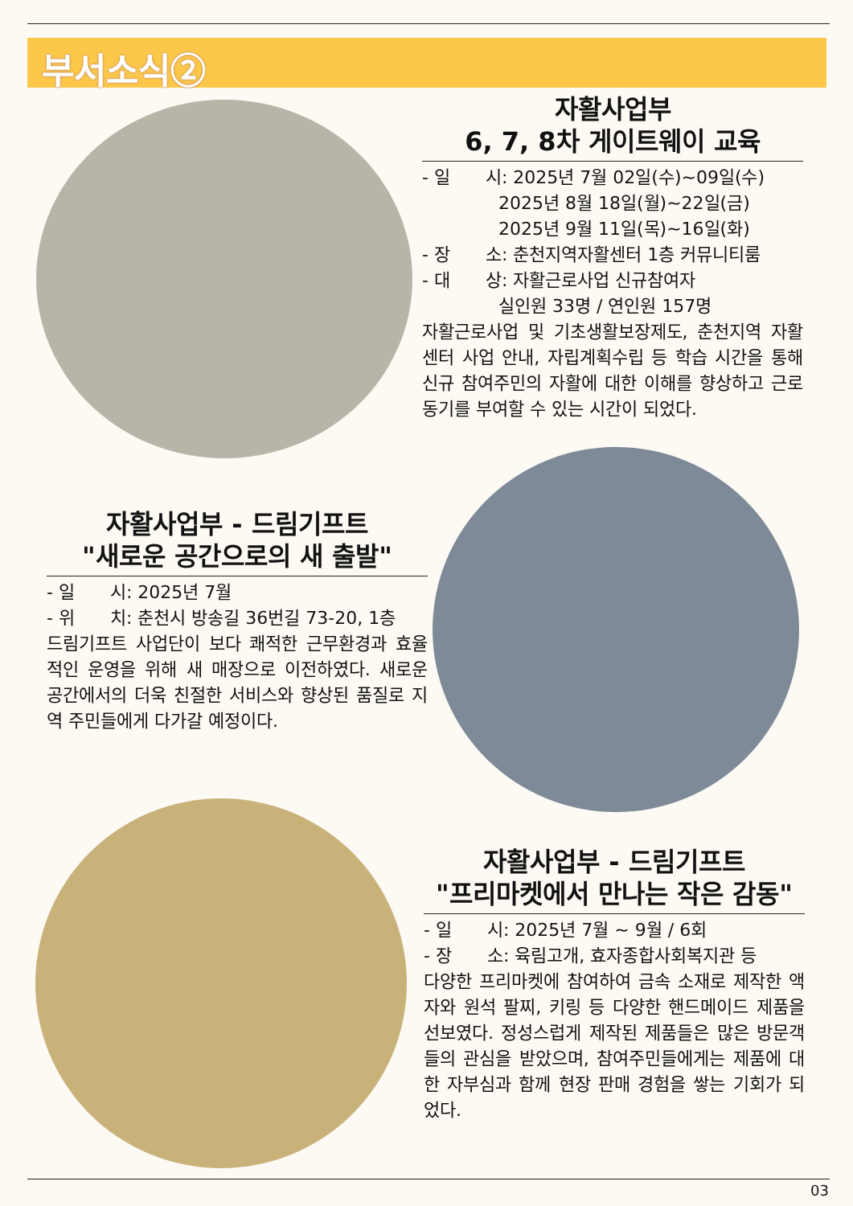부서소식②
자활사업부
6, 7, 8차 게이트웨이 교육
- 일　　시: 2025년 7월 02일(수)~09일(수)
　　　　 2025년 8월 18일(월)~22일(금)
　　　　 2025년 9월 11일(목)~16일(화)
- 장　　소: 춘천지역자활센터 1층 커뮤니티룸
- 대　　상: 자활근로사업 신규참여자
　　　　 실인원 33명 / 연인원 157명
자활근로사업 및 기초생활보장제도, 춘천지역 자활센터 사업 안내, 자립계획수립 등 학습 시간을 통해 신규 참여주민의 자활에 대한 이해를 향상하고 근로동기를 부여할 수 있는 시간이 되었다.
자활사업부 - 드림기프트
"새로운 공간으로의 새 출발"
- 일　　시: 2025년 7월
- 위　　치: 춘천시 방송길 36번길 73-20, 1층
드림기프트 사업단이 보다 쾌적한 근무환경과 효율적인 운영을 위해 새 매장으로 이전하였다. 새로운 공간에서의 더욱 친절한 서비스와 향상된 품질로 지역 주민들에게 다가갈 예정이다.
자활사업부 - 드림기프트
"프리마켓에서 만나는 작은 감동"
- 일　　시: 2025년 7월 ~ 9월 / 6회
- 장　　소: 육림고개, 효자종합사회복지관 등
다양한 프리마켓에 참여하여 금속 소재로 제작한 액자와 원석 팔찌, 키링 등 다양한 핸드메이드 제품을 선보였다. 정성스럽게 제작된 제품들은 많은 방문객들의 관심을 받았으며, 참여주민들에게는 제품에 대한 자부심과 함께 현장 판매 경험을 쌓는 기회가 되었다.
03